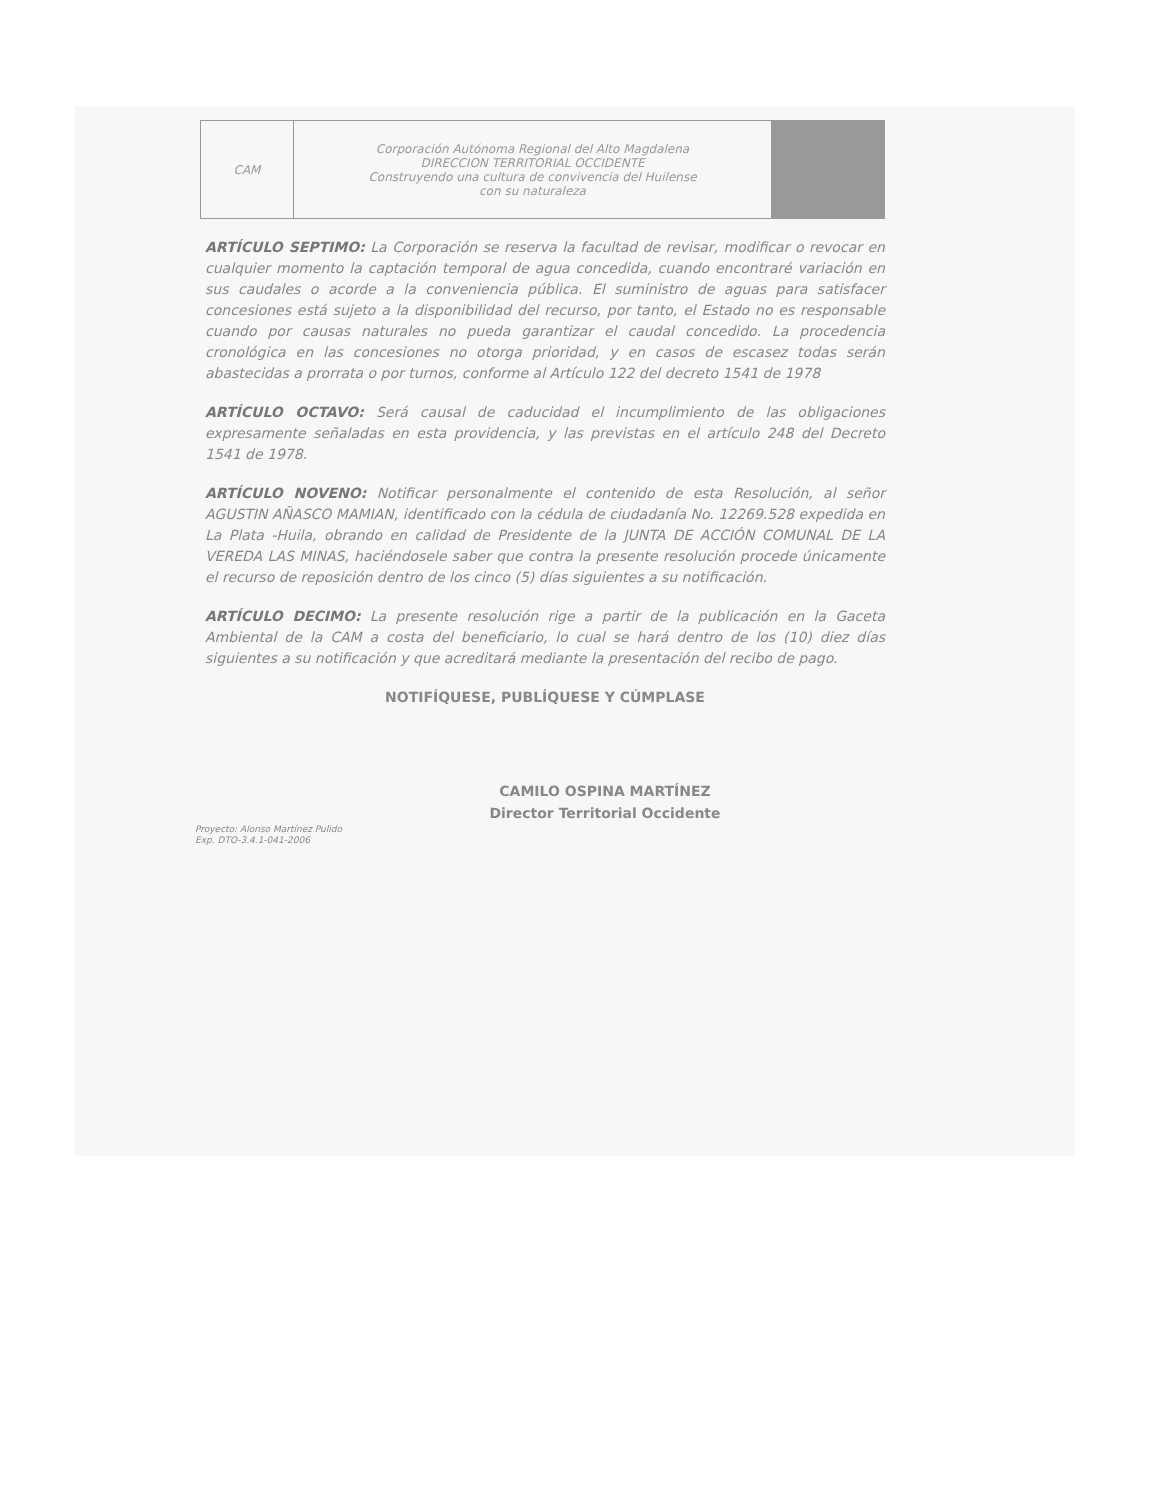| CAM | Corporación Autónoma Regional del Alto Magdalena DIRECCION TERRITORIAL OCCIDENTE Construyendo una cultura de convivencia del Huilense con su naturaleza | |
ARTÍCULO SEPTIMO: La Corporación se reserva la facultad de revisar, modificar o revocar en cualquier momento la captación temporal de agua concedida, cuando encontraré variación en sus caudales o acorde a la conveniencia pública. El suministro de aguas para satisfacer concesiones está sujeto a la disponibilidad del recurso, por tanto, el Estado no es responsable cuando por causas naturales no pueda garantizar el caudal concedido. La procedencia cronológica en las concesiones no otorga prioridad, y en casos de escasez todas serán abastecidas a prorrata o por turnos, conforme al Artículo 122 del decreto 1541 de 1978
ARTÍCULO OCTAVO: Será causal de caducidad el incumplimiento de las obligaciones expresamente señaladas en esta providencia, y las previstas en el artículo 248 del Decreto 1541 de 1978.
ARTÍCULO NOVENO: Notificar personalmente el contenido de esta Resolución, al señor AGUSTIN AÑASCO MAMIAN, identificado con la cédula de ciudadanía No. 12269.528 expedida en La Plata -Huila, obrando en calidad de Presidente de la JUNTA DE ACCIÓN COMUNAL DE LA VEREDA LAS MINAS, haciéndosele saber que contra la presente resolución procede únicamente el recurso de reposición dentro de los cinco (5) días siguientes a su notificación.
ARTÍCULO DECIMO: La presente resolución rige a partir de la publicación en la Gaceta Ambiental de la CAM a costa del beneficiario, lo cual se hará dentro de los (10) diez días siguientes a su notificación y que acreditará mediante la presentación del recibo de pago.
NOTIFÍQUESE, PUBLÍQUESE Y CÚMPLASE
CAMILO OSPINA MARTÍNEZ
Director Territorial Occidente
Proyecto: Alonso Martínez Pulido
Exp. DTO-3.4.1-041-2006